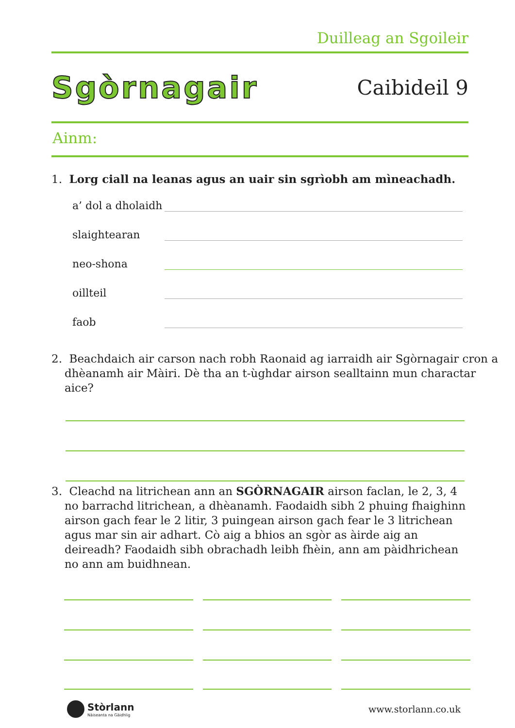Duilleag an Sgoileir
Sgòrnagair
Caibideil 9
Ainm:
1. Lorg ciall na leanas agus an uair sin sgrìobh am mìneachadh.
a’ dol a dholaidh
slaightearan
neo-shona
oillteil
faob
2. Beachdaich air carson nach robh Raonaid ag iarraidh air Sgòrnagair cron a dhèanamh air Màiri. Dè tha an t-ùghdar airson sealltainn mun charactar aice?
3. Cleachd na litrichean ann an SGÒRNAGAIR airson faclan, le 2, 3, 4 no barrachd litrichean, a dhèanamh. Faodaidh sibh 2 phuing fhaighinn airson gach fear le 2 litir, 3 puingean airson gach fear le 3 litrichean agus mar sin air adhart. Cò aig a bhios an sgòr as àirde aig an deireadh? Faodaidh sibh obrachadh leibh fhèin, ann am pàidhrichean no ann am buidhnean.
Stòrlann
Nàiseanta na Gàidhlig
www.storlann.co.uk